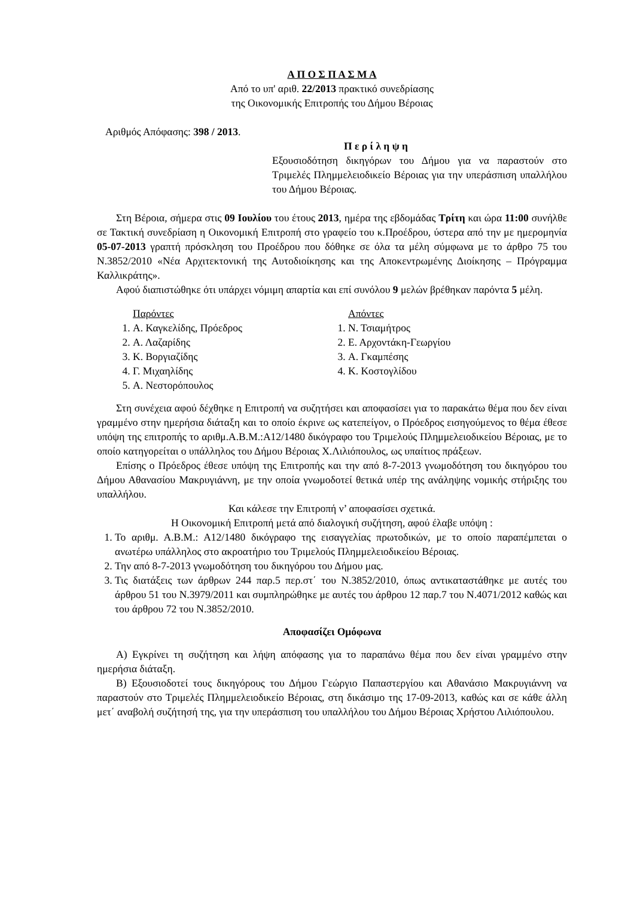Α Π Ο Σ Π Α Σ Μ Α
Από το υπ' αριθ. 22/2013 πρακτικό συνεδρίασης
της Οικονομικής Επιτροπής του Δήμου Βέροιας
Αριθμός Απόφασης: 398 / 2013.
Π ε ρ ί λ η ψ η
Εξουσιοδότηση δικηγόρων του Δήμου για να παραστούν στο Τριμελές Πλημμελειοδικείο Βέροιας για την υπεράσπιση υπαλλήλου του Δήμου Βέροιας.
Στη Βέροια, σήμερα στις 09 Ιουλίου του έτους 2013, ημέρα της εβδομάδας Τρίτη και ώρα 11:00 συνήλθε σε Τακτική συνεδρίαση η Οικονομική Επιτροπή στο γραφείο του κ.Προέδρου, ύστερα από την με ημερομηνία 05-07-2013 γραπτή πρόσκληση του Προέδρου που δόθηκε σε όλα τα μέλη σύμφωνα με το άρθρο 75 του Ν.3852/2010 «Νέα Αρχιτεκτονική της Αυτοδιοίκησης και της Αποκεντρωμένης Διοίκησης – Πρόγραμμα Καλλικράτης».
Αφού διαπιστώθηκε ότι υπάρχει νόμιμη απαρτία και επί συνόλου 9 μελών βρέθηκαν παρόντα 5 μέλη.
Παρόντες
1. Α. Καγκελίδης, Πρόεδρος
2. Α. Λαζαρίδης
3. Κ. Βοργιαζίδης
4. Γ. Μιχαηλίδης
5. Α. Νεστορόπουλος
Απόντες
1. Ν. Τσιαμήτρος
2. Ε. Αρχοντάκη-Γεωργίου
3. Α. Γκαμπέσης
4. Κ. Κοστογλίδου
Στη συνέχεια αφού δέχθηκε η Επιτροπή να συζητήσει και αποφασίσει για το παρακάτω θέμα που δεν είναι γραμμένο στην ημερήσια διάταξη και το οποίο έκρινε ως κατεπείγον, ο Πρόεδρος εισηγούμενος το θέμα έθεσε υπόψη της επιτροπής το αριθμ.Α.Β.Μ.:Α12/1480 δικόγραφο του Τριμελούς Πλημμελειοδικείου Βέροιας, με το οποίο κατηγορείται ο υπάλληλος του Δήμου Βέροιας Χ.Λιλιόπουλος, ως υπαίτιος πράξεων.
Επίσης ο Πρόεδρος έθεσε υπόψη της Επιτροπής και την από 8-7-2013 γνωμοδότηση του δικηγόρου του Δήμου Αθανασίου Μακρυγιάννη, με την οποία γνωμοδοτεί θετικά υπέρ της ανάληψης νομικής στήριξης του υπαλλήλου.
Και κάλεσε την Επιτροπή ν’ αποφασίσει σχετικά.
Η Οικονομική Επιτροπή μετά από διαλογική συζήτηση, αφού έλαβε υπόψη :
1. Το αριθμ. Α.Β.Μ.: Α12/1480 δικόγραφο της εισαγγελίας πρωτοδικών, με το οποίο παραπέμπεται ο ανωτέρω υπάλληλος στο ακροατήριο του Τριμελούς Πλημμελειοδικείου Βέροιας.
2. Την από 8-7-2013 γνωμοδότηση του δικηγόρου του Δήμου μας.
3. Τις διατάξεις των άρθρων 244 παρ.5 περ.στ΄ του Ν.3852/2010, όπως αντικαταστάθηκε με αυτές του άρθρου 51 του Ν.3979/2011 και συμπληρώθηκε με αυτές του άρθρου 12 παρ.7 του Ν.4071/2012 καθώς και του άρθρου 72 του Ν.3852/2010.
Αποφασίζει Ομόφωνα
Α) Εγκρίνει τη συζήτηση και λήψη απόφασης για το παραπάνω θέμα που δεν είναι γραμμένο στην ημερήσια διάταξη.
Β) Εξουσιοδοτεί τους δικηγόρους του Δήμου Γεώργιο Παπαστεργίου και Αθανάσιο Μακρυγιάννη να παραστούν στο Τριμελές Πλημμελειοδικείο Βέροιας, στη δικάσιμο της 17-09-2013, καθώς και σε κάθε άλλη μετ΄ αναβολή συζήτησή της, για την υπεράσπιση του υπαλλήλου του Δήμου Βέροιας Χρήστου Λιλιόπουλου.